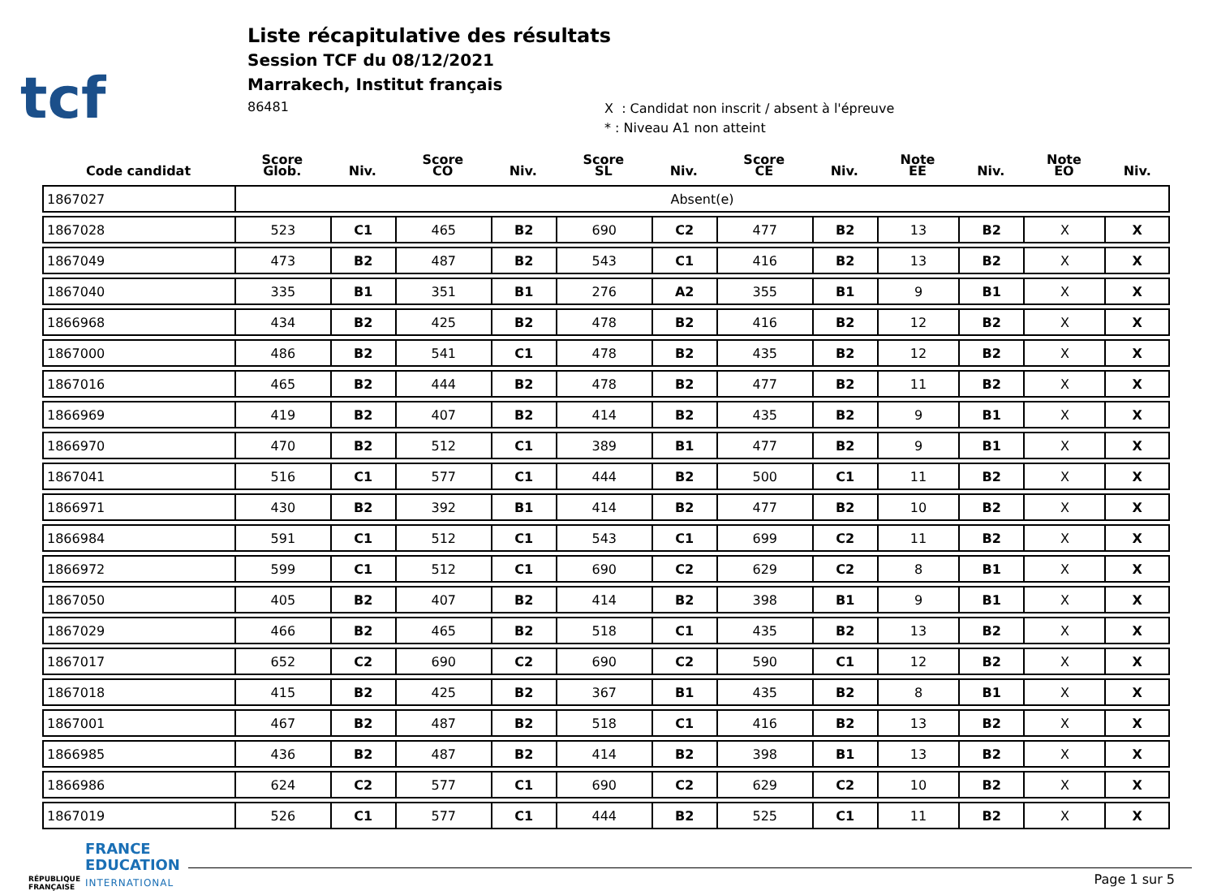tcf
Liste récapitulative des résultats
Session TCF du 08/12/2021
Marrakech, Institut français
86481
X : Candidat non inscrit / absent à l'épreuve
* : Niveau A1 non atteint
| Code candidat | Score Glob. | Niv. | Score CO | Niv. | Score SL | Niv. | Score CE | Niv. | Note EE | Niv. | Note EO | Niv. |
| --- | --- | --- | --- | --- | --- | --- | --- | --- | --- | --- | --- | --- |
| 1867027 | Absent(e) | | | | | | | | | | | |
| 1867028 | 523 | C1 | 465 | B2 | 690 | C2 | 477 | B2 | 13 | B2 | X | X |
| 1867049 | 473 | B2 | 487 | B2 | 543 | C1 | 416 | B2 | 13 | B2 | X | X |
| 1867040 | 335 | B1 | 351 | B1 | 276 | A2 | 355 | B1 | 9 | B1 | X | X |
| 1866968 | 434 | B2 | 425 | B2 | 478 | B2 | 416 | B2 | 12 | B2 | X | X |
| 1867000 | 486 | B2 | 541 | C1 | 478 | B2 | 435 | B2 | 12 | B2 | X | X |
| 1867016 | 465 | B2 | 444 | B2 | 478 | B2 | 477 | B2 | 11 | B2 | X | X |
| 1866969 | 419 | B2 | 407 | B2 | 414 | B2 | 435 | B2 | 9 | B1 | X | X |
| 1866970 | 470 | B2 | 512 | C1 | 389 | B1 | 477 | B2 | 9 | B1 | X | X |
| 1867041 | 516 | C1 | 577 | C1 | 444 | B2 | 500 | C1 | 11 | B2 | X | X |
| 1866971 | 430 | B2 | 392 | B1 | 414 | B2 | 477 | B2 | 10 | B2 | X | X |
| 1866984 | 591 | C1 | 512 | C1 | 543 | C1 | 699 | C2 | 11 | B2 | X | X |
| 1866972 | 599 | C1 | 512 | C1 | 690 | C2 | 629 | C2 | 8 | B1 | X | X |
| 1867050 | 405 | B2 | 407 | B2 | 414 | B2 | 398 | B1 | 9 | B1 | X | X |
| 1867029 | 466 | B2 | 465 | B2 | 518 | C1 | 435 | B2 | 13 | B2 | X | X |
| 1867017 | 652 | C2 | 690 | C2 | 690 | C2 | 590 | C1 | 12 | B2 | X | X |
| 1867018 | 415 | B2 | 425 | B2 | 367 | B1 | 435 | B2 | 8 | B1 | X | X |
| 1867001 | 467 | B2 | 487 | B2 | 518 | C1 | 416 | B2 | 13 | B2 | X | X |
| 1866985 | 436 | B2 | 487 | B2 | 414 | B2 | 398 | B1 | 13 | B2 | X | X |
| 1866986 | 624 | C2 | 577 | C1 | 690 | C2 | 629 | C2 | 10 | B2 | X | X |
| 1867019 | 526 | C1 | 577 | C1 | 444 | B2 | 525 | C1 | 11 | B2 | X | X |
RÉPUBLIQUE FRANÇAISE
FRANCE
EDUCATION
INTERNATIONAL
Page 1 sur 5